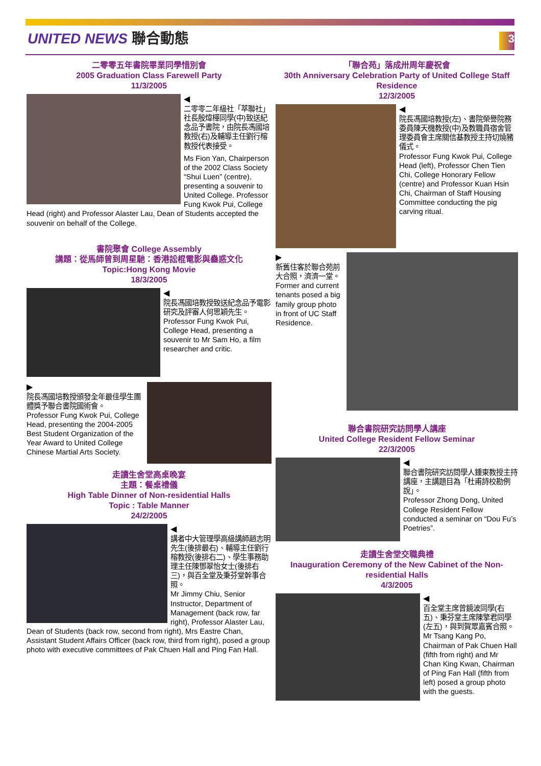UNITED NEWS 聯合動態
3
二零零五年書院畢業同學惜別會
2005 Graduation Class Farewell Party
11/3/2005
◀
二零零二年級社「萃聯社」社長殷煒樺同學(中)致送紀念品予書院，由院長馮國培教授(右)及輔導主任劉行榕教授代表接受。
Ms Fion Yan, Chairperson of the 2002 Class Society “Shui Luen” (centre), presenting a souvenir to United College. Professor Fung Kwok Pui, College Head (right) and Professor Alaster Lau, Dean of Students accepted the souvenir on behalf of the College.
書院聚會 College Assembly
講題：從馬師曾到周星馳：香港訟棍電影與蠱惑文化
Topic:Hong Kong Movie
18/3/2005
◀
院長馮國培教授致送紀念品予電影研究及評審人何思穎先生。
Professor Fung Kwok Pui, College Head, presenting a souvenir to Mr Sam Ho, a film researcher and critic.
▶
院長馮國培教授頒發全年最佳學生團體獎予聯合書院國術會。
Professor Fung Kwok Pui, College Head, presenting the 2004-2005 Best Student Organization of the Year Award to United College Chinese Martial Arts Society.
走讀生舍堂高桌晚宴
主題：餐桌禮儀
High Table Dinner of Non-residential Halls
Topic : Table Manner
24/2/2005
◀
講者中大管理學高級講師趙志明先生(後排最右)、輔導主任劉行榕教授(後排右二)、學生事務助理主任陳鄧翠怡女士(後排右三)，與百全堂及秉芬堂幹事合照。
Mr Jimmy Chiu, Senior Instructor, Department of Management (back row, far right), Professor Alaster Lau, Dean of Students (back row, second from right), Mrs Eastre Chan, Assistant Student Affairs Officer (back row, third from right), posed a group photo with executive committees of Pak Chuen Hall and Ping Fan Hall.
「聯合苑」落成卅周年慶祝會
30th Anniversary Celebration Party of United College Staff Residence
12/3/2005
◀
院長馮國培教授(左)、書院榮譽院務委員陳天機教授(中)及教職員宿舍管理委員會主席關信基教授主持切燒豬儀式。
Professor Fung Kwok Pui, College Head (left), Professor Chen Tien Chi, College Honorary Fellow (centre) and Professor Kuan Hsin Chi, Chairman of Staff Housing Committee conducting the pig carving ritual.
▶
新舊住客於聯合苑前大合照，濟濟一堂。
Former and current tenants posed a big family group photo in front of UC Staff Residence.
聯合書院研究訪問學人講座
United College Resident Fellow Seminar
22/3/2005
◀
聯合書院研究訪問學人鍾東教授主持講座，主講題目為「杜甫詩校勘例說」。
Professor Zhong Dong, United College Resident Fellow conducted a seminar on “Dou Fu’s Poetries”.
走讀生舍堂交職典禮
Inauguration Ceremony of the New Cabinet of the Non-residential Halls
4/3/2005
◀
百全堂主席曾鏡波同學(右五)、秉芬堂主席陳擎君同學(左五)，與到賀眾嘉賓合照。
Mr Tsang Kang Po, Chairman of Pak Chuen Hall (fifth from right) and Mr Chan King Kwan, Chairman of Ping Fan Hall (fifth from left) posed a group photo with the guests.